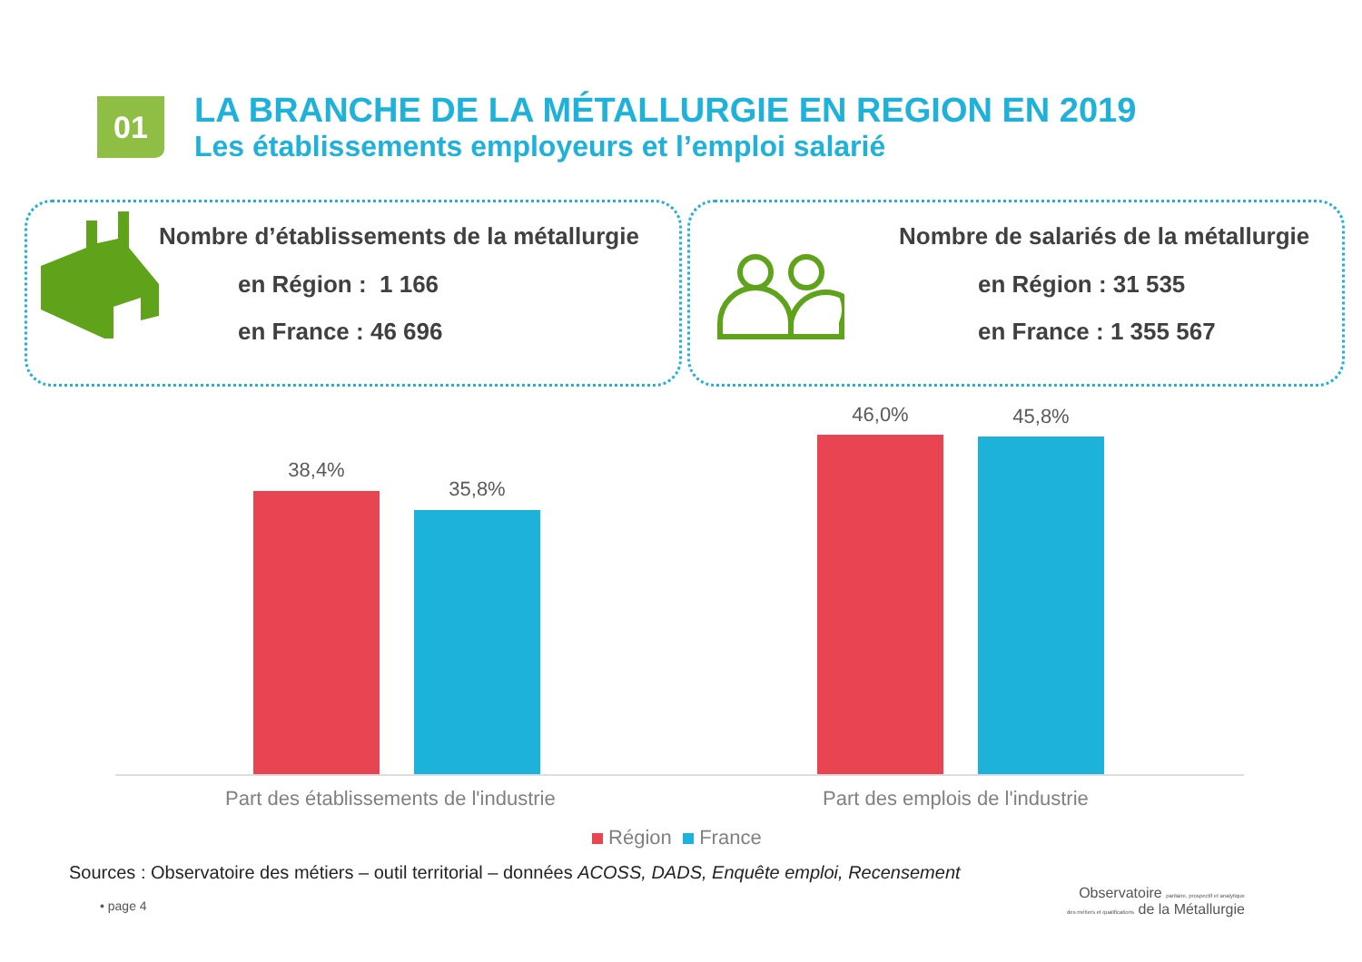01
LA BRANCHE DE LA MÉTALLURGIE EN REGION EN 2019
Les établissements employeurs et l’emploi salarié
Nombre d’établissements de la métallurgie
en Région : 1 166
en France : 46 696
Nombre de salariés de la métallurgie
en Région : 31 535
en France : 1 355 567
38,4%
35,8%
46,0% 45,8%
Part des établissements de l'industrie
Part des emplois de l'industrie
Région France
Sources : Observatoire des métiers – outil territorial – données ACOSS, DADS, Enquête emploi, Recensement
• page 4
Observatoire paritaire, prospectif et analytique
des métiers et qualifications de la Métallurgie